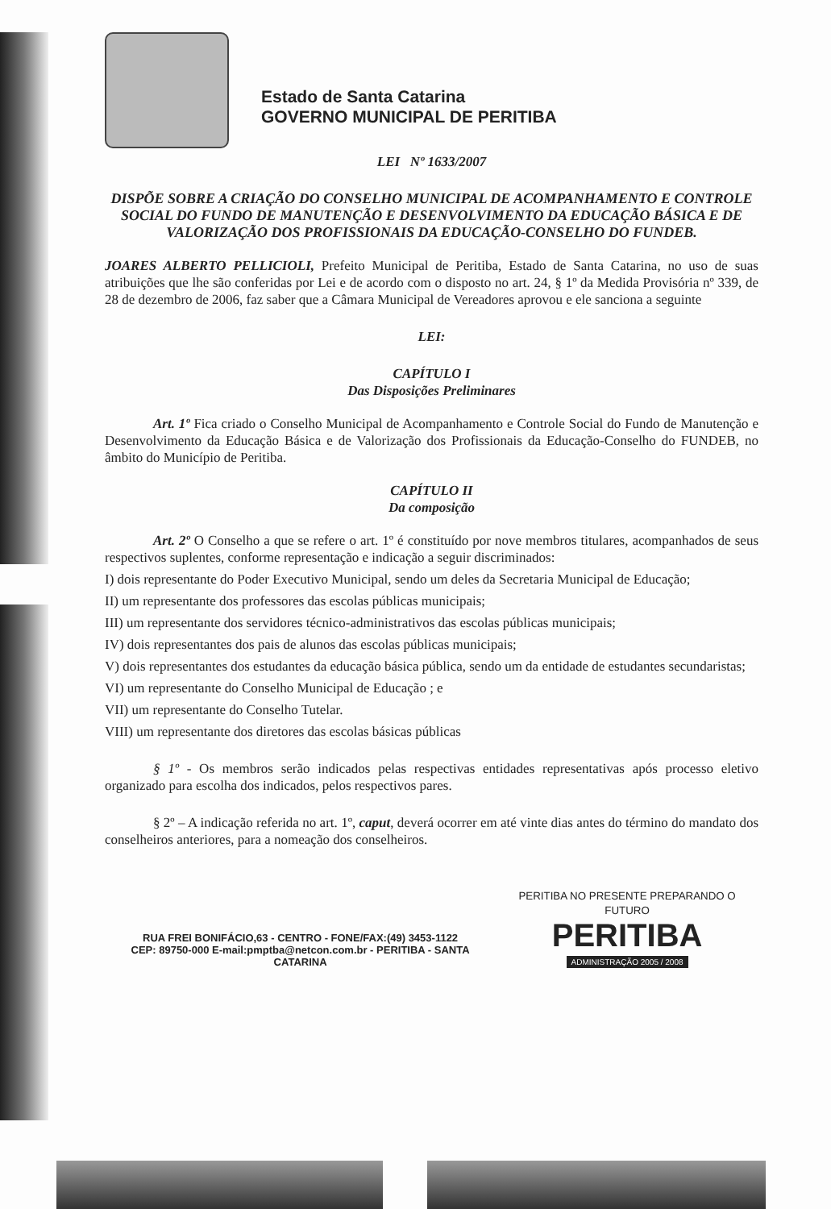Estado de Santa Catarina
GOVERNO MUNICIPAL DE PERITIBA
LEI Nº 1633/2007
DISPÕE SOBRE A CRIAÇÃO DO CONSELHO MUNICIPAL DE ACOMPANHAMENTO E CONTROLE SOCIAL DO FUNDO DE MANUTENÇÃO E DESENVOLVIMENTO DA EDUCAÇÃO BÁSICA E DE VALORIZAÇÃO DOS PROFISSIONAIS DA EDUCAÇÃO-CONSELHO DO FUNDEB.
JOARES ALBERTO PELLICIOLI, Prefeito Municipal de Peritiba, Estado de Santa Catarina, no uso de suas atribuições que lhe são conferidas por Lei e de acordo com o disposto no art. 24, § 1º da Medida Provisória nº 339, de 28 de dezembro de 2006, faz saber que a Câmara Municipal de Vereadores aprovou e ele sanciona a seguinte
LEI:
CAPÍTULO I
Das Disposições Preliminares
Art. 1º Fica criado o Conselho Municipal de Acompanhamento e Controle Social do Fundo de Manutenção e Desenvolvimento da Educação Básica e de Valorização dos Profissionais da Educação-Conselho do FUNDEB, no âmbito do Município de Peritiba.
CAPÍTULO II
Da composição
Art. 2º O Conselho a que se refere o art. 1º é constituído por nove membros titulares, acompanhados de seus respectivos suplentes, conforme representação e indicação a seguir discriminados:
I) dois representante do Poder Executivo Municipal, sendo um deles da Secretaria Municipal de Educação;
II) um representante dos professores das escolas públicas municipais;
III) um representante dos servidores técnico-administrativos das escolas públicas municipais;
IV) dois representantes dos pais de alunos das escolas públicas municipais;
V) dois representantes dos estudantes da educação básica pública, sendo um da entidade de estudantes secundaristas;
VI) um representante do Conselho Municipal de Educação ; e
VII) um representante do Conselho Tutelar.
VIII) um representante dos diretores das escolas básicas públicas
§ 1º - Os membros serão indicados pelas respectivas entidades representativas após processo eletivo organizado para escolha dos indicados, pelos respectivos pares.
§ 2º – A indicação referida no art. 1º, caput, deverá ocorrer em até vinte dias antes do término do mandato dos conselheiros anteriores, para a nomeação dos conselheiros.
RUA FREI BONIFÁCIO,63 - CENTRO - FONE/FAX:(49) 3453-1122
CEP: 89750-000 E-mail:pmptba@netcon.com.br - PERITIBA - SANTA CATARINA
PERITIBA NO PRESENTE PREPARANDO O FUTURO
PERITIBA
ADMINISTRAÇÃO 2005 / 2008